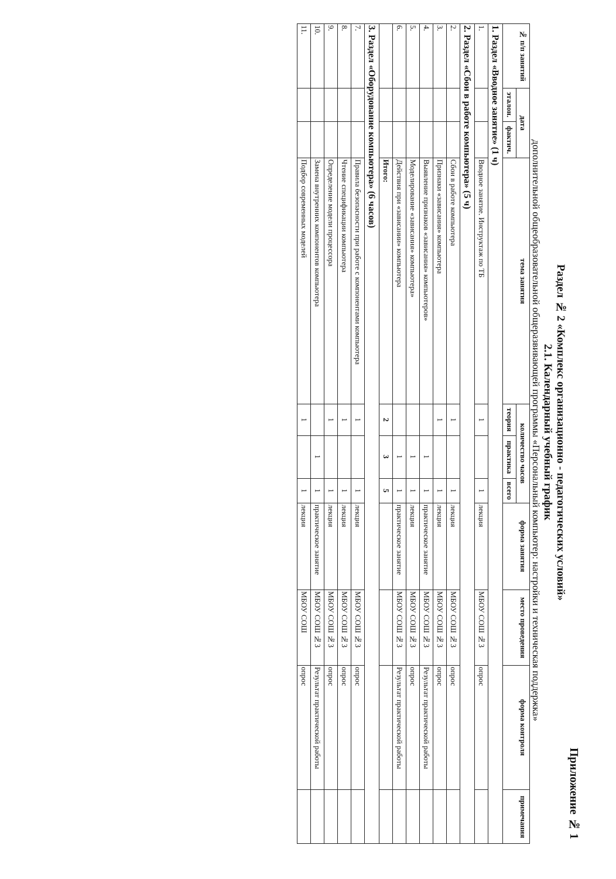Приложение № 1
Раздел № 2 «Комплекс организационно - педагогических условий»
2.1. Календарный учебный график
дополнительной общеобразовательной общеразвивающей программы «Персональный компьютер: настройки и техническая поддержка»
| № п/п занятий | дата | | тема занятия | количество часов | | | форма занятия | место проведения | форма контроля | примечания |
| --- | --- | --- | --- | --- | --- | --- | --- | --- | --- | --- |
| | эталон. | фактич. | | теория | практика | всего | | | | |
| 1. Раздел «Вводное занятие» (1 ч) | | | | | | | | | | |
| 1. | | | Вводное занятие. Инструктаж по ТБ | 1 | | 1 | лекция | МБОУ СОШ №3 | опрос | |
| 2. Раздел «Сбои в работе компьютера» (5 ч) | | | | | | | | | | |
| 2. | | | Сбои в работе компьютера | 1 | | 1 | лекция | МБОУ СОШ №3 | опрос | |
| 3. | | | Признаки «зависания» компьютера | 1 | | 1 | лекция | МБОУ СОШ №3 | опрос | |
| 4. | | | Выявление признаков «зависания» компьютеров» | | 1 | 1 | практическое занятие | МБОУ СОШ №3 | Результат практической работы | |
| 5. | | | Моделирование «зависания» компьютера» | | 1 | 1 | лекция | МБОУ СОШ №3 | опрос | |
| 6. | | | Действия при «зависании» компьютера | | 1 | 1 | практическое занятие | МБОУ СОШ №3 | Результат практической работы | |
| | | | Итого: | 2 | 3 | 5 | | | | |
| 3. Раздел «Оборудование компьютера» (6 часов) | | | | | | | | | | |
| 7. | | | Правила безопасности при работе с компонентами компьютера | 1 | | 1 | лекция | МБОУ СОШ №3 | опрос | |
| 8. | | | Чтение спецификации компьютера | 1 | | 1 | лекция | МБОУ СОШ №3 | опрос | |
| 9. | | | Определение модели процессора | 1 | | 1 | лекция | МБОУ СОШ №3 | опрос | |
| 10. | | | Замена внутренних компонентов компьютера | | 1 | 1 | практическое занятие | МБОУ СОШ №3 | Результат практической работы | |
| 11. | | | Подбор современных моделей | 1 | | 1 | лекция | МБОУ СОШ | опрос | |